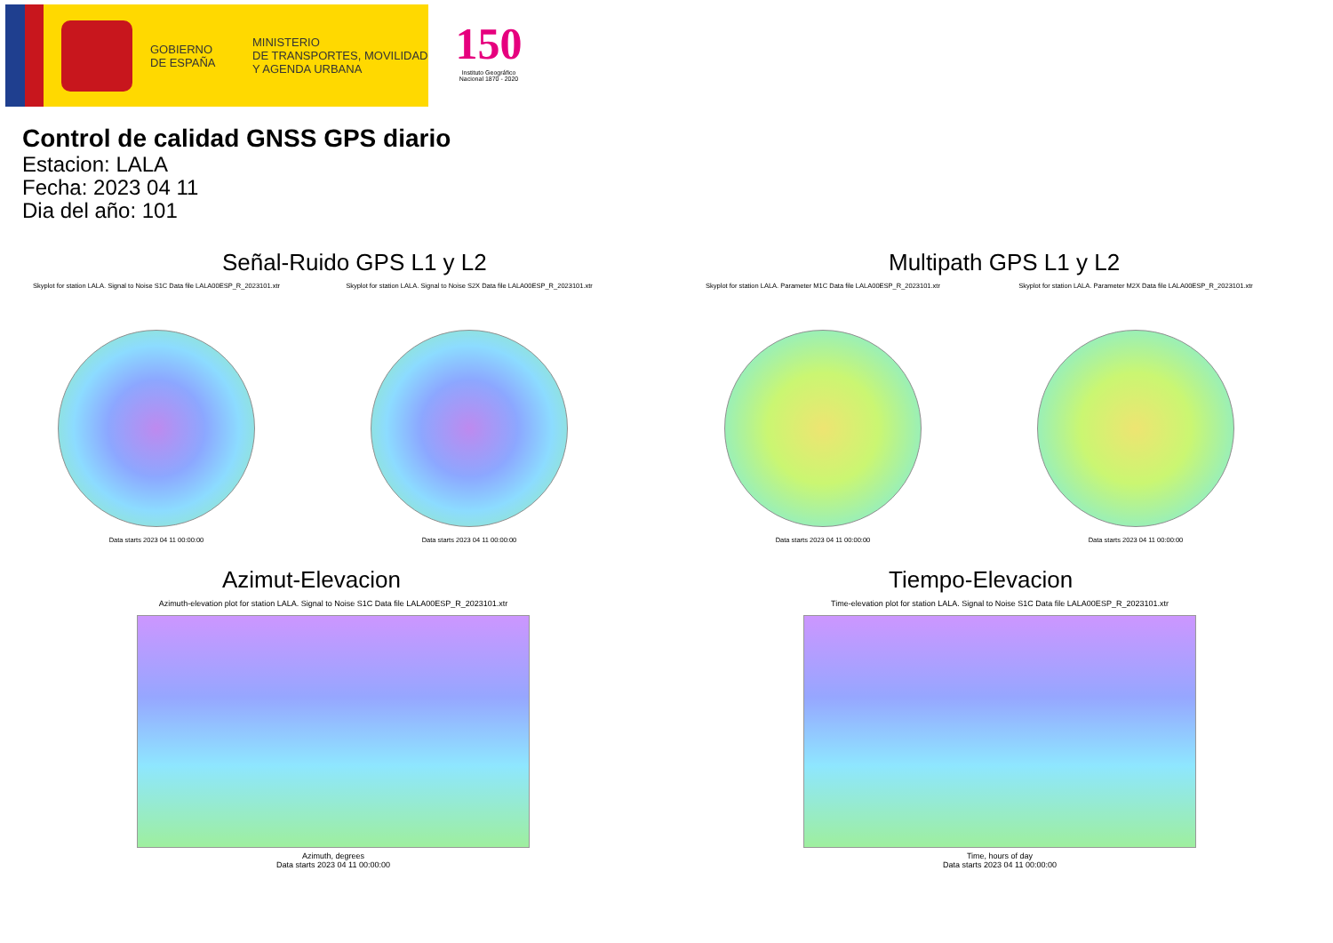GOBIERNO
DE ESPAÑA
MINISTERIO
DE TRANSPORTES, MOVILIDAD
Y AGENDA URBANA
150
Instituto Geográfico Nacional 1870 - 2020
Control de calidad GNSS GPS diario
Estacion: LALA
Fecha: 2023 04 11
Dia del año: 101
Señal-Ruido GPS L1 y L2
Skyplot for station LALA. Signal to Noise S1C Data file LALA00ESP_R_2023101.xtr
Data starts 2023 04 11 00:00:00
Skyplot for station LALA. Signal to Noise S2X Data file LALA00ESP_R_2023101.xtr
Data starts 2023 04 11 00:00:00
Multipath GPS L1 y L2
Skyplot for station LALA. Parameter M1C Data file LALA00ESP_R_2023101.xtr
Data starts 2023 04 11 00:00:00
Skyplot for station LALA. Parameter M2X Data file LALA00ESP_R_2023101.xtr
Data starts 2023 04 11 00:00:00
Azimut-Elevacion
Azimuth-elevation plot for station LALA. Signal to Noise S1C Data file LALA00ESP_R_2023101.xtr
Azimuth, degrees
Data starts 2023 04 11 00:00:00
Tiempo-Elevacion
Time-elevation plot for station LALA. Signal to Noise S1C Data file LALA00ESP_R_2023101.xtr
Time, hours of day
Data starts 2023 04 11 00:00:00